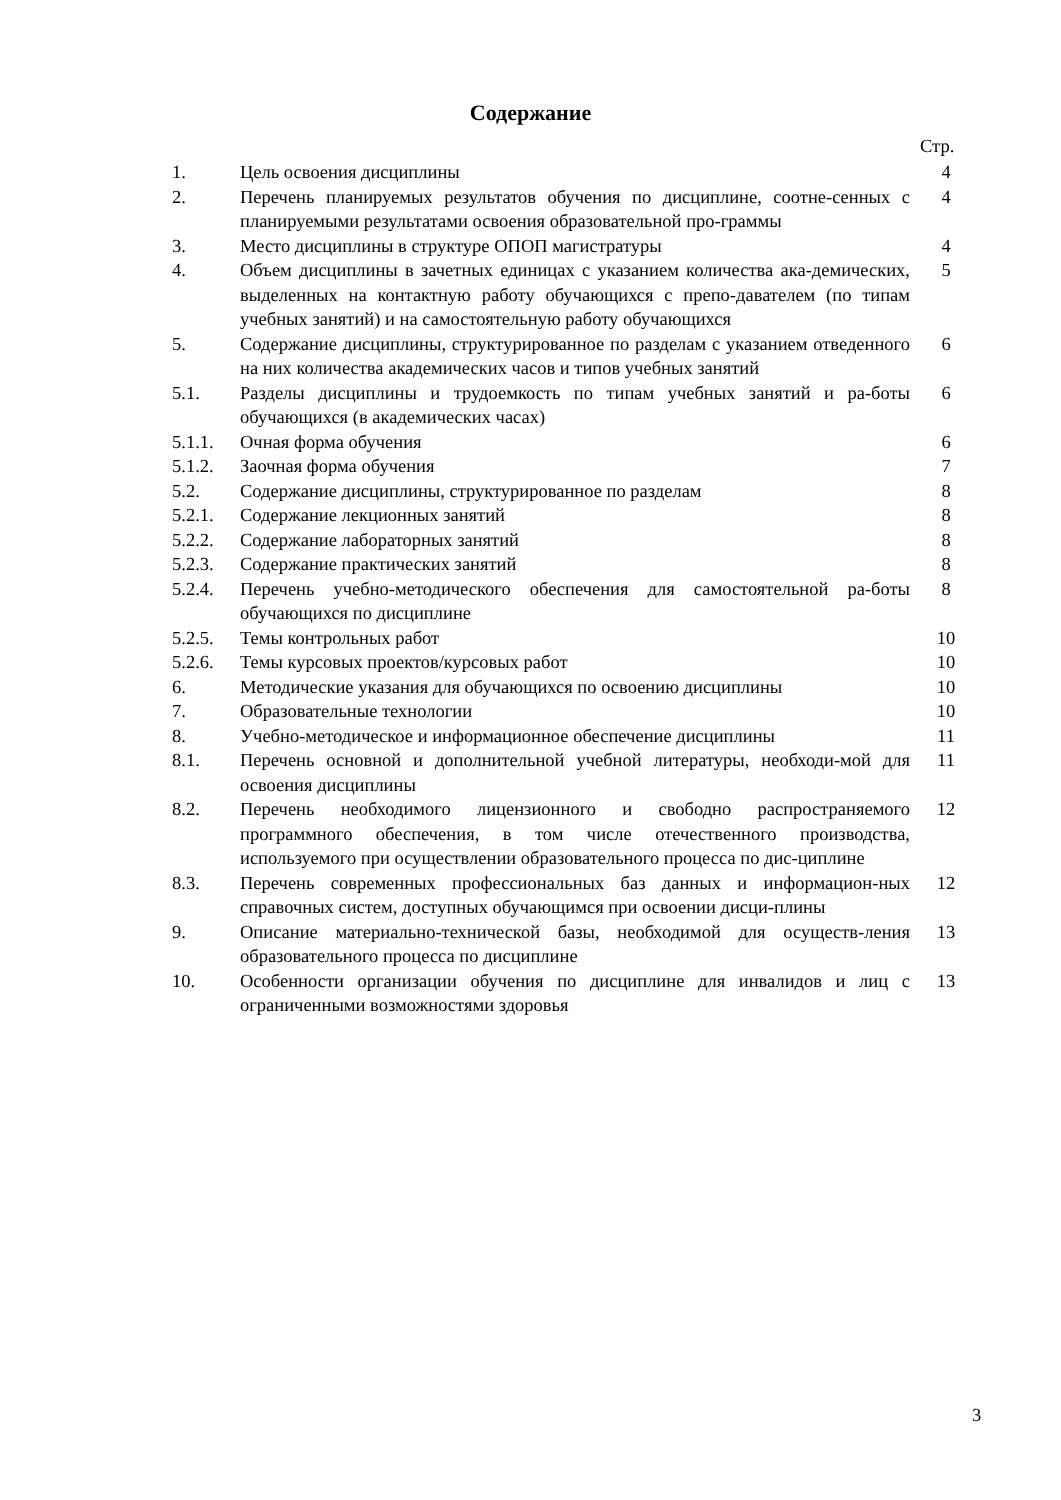Содержание
Стр.
| 1. | Цель освоения дисциплины | 4 |
| 2. | Перечень планируемых результатов обучения по дисциплине, соотне-сенных с планируемыми результатами освоения образовательной про-граммы | 4 |
| 3. | Место дисциплины в структуре ОПОП магистратуры | 4 |
| 4. | Объем дисциплины в зачетных единицах с указанием количества ака-демических, выделенных на контактную работу обучающихся с препо-давателем (по типам учебных занятий) и на самостоятельную работу обучающихся | 5 |
| 5. | Содержание дисциплины, структурированное по разделам с указанием отведенного на них количества академических часов и типов учебных занятий | 6 |
| 5.1. | Разделы дисциплины и трудоемкость по типам учебных занятий и ра-боты обучающихся (в академических часах) | 6 |
| 5.1.1. | Очная форма обучения | 6 |
| 5.1.2. | Заочная форма обучения | 7 |
| 5.2. | Содержание дисциплины, структурированное по разделам | 8 |
| 5.2.1. | Содержание лекционных занятий | 8 |
| 5.2.2. | Содержание лабораторных занятий | 8 |
| 5.2.3. | Содержание практических занятий | 8 |
| 5.2.4. | Перечень учебно-методического обеспечения для самостоятельной ра-боты обучающихся по дисциплине | 8 |
| 5.2.5. | Темы контрольных работ | 10 |
| 5.2.6. | Темы курсовых проектов/курсовых работ | 10 |
| 6. | Методические указания для обучающихся по освоению дисциплины | 10 |
| 7. | Образовательные технологии | 10 |
| 8. | Учебно-методическое и информационное обеспечение дисциплины | 11 |
| 8.1. | Перечень основной и дополнительной учебной литературы, необходи-мой для освоения дисциплины | 11 |
| 8.2. | Перечень необходимого лицензионного и свободно распространяемого программного обеспечения, в том числе отечественного производства, используемого при осуществлении образовательного процесса по дис-циплине | 12 |
| 8.3. | Перечень современных профессиональных баз данных и информацион-ных справочных систем, доступных обучающимся при освоении дисци-плины | 12 |
| 9. | Описание материально-технической базы, необходимой для осуществ-ления образовательного процесса по дисциплине | 13 |
| 10. | Особенности организации обучения по дисциплине для инвалидов и лиц с ограниченными возможностями здоровья | 13 |
3